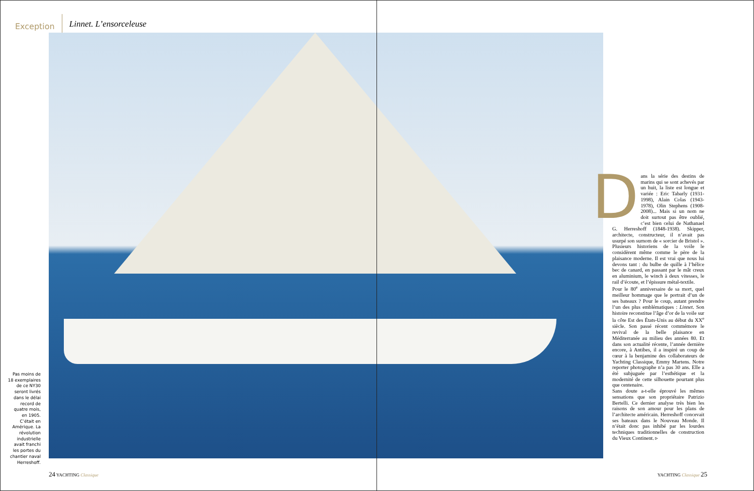Exception
Linnet. L’ensorceleuse
Pas moins de 18 exemplaires de ce NY30 seront livrés dans le délai record de quatre mois, en 1905. C’était en Amérique. La révolution industrielle avait franchi les portes du chantier naval Herreshoff.
Dans la série des destins de marins qui se sont achevés par un huit, la liste est longue et variée : Eric Tabarly (1931-1998), Alain Colas (1943-1978), Olin Stephens (1908-2008)... Mais si un nom ne doit surtout pas être oublié, c’est bien celui de Nathanael G. Herreshoff (1848-1938). Skipper, architecte, constructeur, il n’avait pas usurpé son surnom de « sorcier de Bristol ». Plusieurs historiens de la voile le considèrent même comme le père de la plaisance moderne. Il est vrai que nous lui devons tant : du bulbe de quille à l’hélice bec de canard, en passant par le mât creux en aluminium, le winch à deux vitesses, le rail d’écoute, et l’épissure métal-textile.
Pour le 80<sup>e</sup> anniversaire de sa mort, quel meilleur hommage que le portrait d’un de ses bateaux ? Pour le coup, autant prendre l’un des plus emblématiques : Linnet. Son histoire reconstitue l’âge d’or de la voile sur la côte Est des États-Unis au début du XX<sup>e</sup> siècle. Son passé récent commémore le revival de la belle plaisance en Méditerranée au milieu des années 80. Et dans son actualité récente, l’année dernière encore, à Antibes, il a inspiré un coup de cœur à la benjamine des collaborateurs de Yachting Classique, Emmy Martens. Notre reporter photographe n’a pas 30 ans. Elle a été subjuguée par l’esthétique et la modernité de cette silhouette pourtant plus que centenaire.
Sans doute a-t-elle éprouvé les mêmes sensations que son propriétaire Patrizio Bertelli. Ce dernier analyse très bien les raisons de son amour pour les plans de l’architecte américain. Herreshoff concevait ses bateaux dans le Nouveau Monde. Il n’était donc pas inhibé par les lourdes techniques traditionnelles de construction du Vieux Continent. ▹
24 YACHTING Classique YACHTING Classique 25